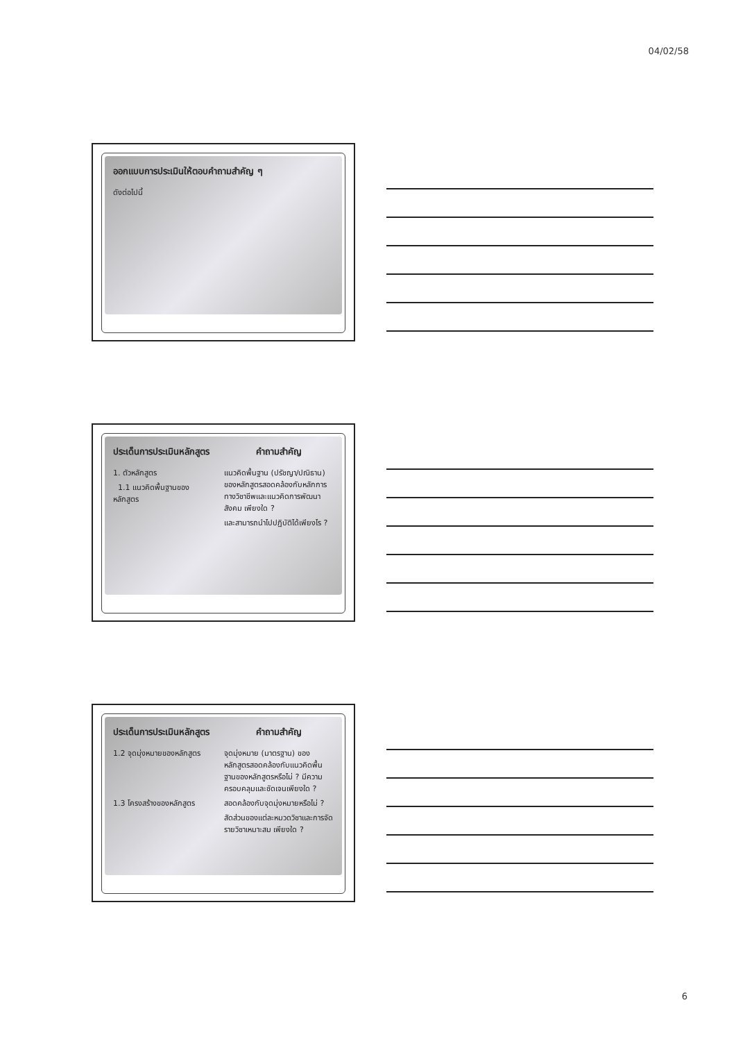04/02/58
ออกแบบการประเมินให้ตอบคำถามสำคัญ ๆ
ดังต่อไปนี้
ประเด็นการประเมินหลักสูตร
คำถามสำคัญ
1. ตัวหลักสูตร
1.1 แนวคิดพื้นฐานของ หลักสูตร
แนวคิดพื้นฐาน (ปรัชญา/ปณิธาน) ของหลักสูตรสอดคล้องกับหลักการทางวิชาชีพและแนวคิดการพัฒนาสังคม เพียงใด ?
และสามารถนำไปปฏิบัติได้เพียงไร ?
ประเด็นการประเมินหลักสูตร
คำถามสำคัญ
1.2 จุดมุ่งหมายของหลักสูตร
จุดมุ่งหมาย (มาตรฐาน) ของหลักสูตรสอดคล้องกับแนวคิดพื้นฐานของหลักสูตรหรือไม่ ? มีความครอบคลุมและชัดเจนเพียงใด ?
1.3 โครงสร้างของหลักสูตร
สอดคล้องกับจุดมุ่งหมายหรือไม่ ?
สัดส่วนของแต่ละหมวดวิชาและการจัดรายวิชาเหมาะสม เพียงใด ?
6